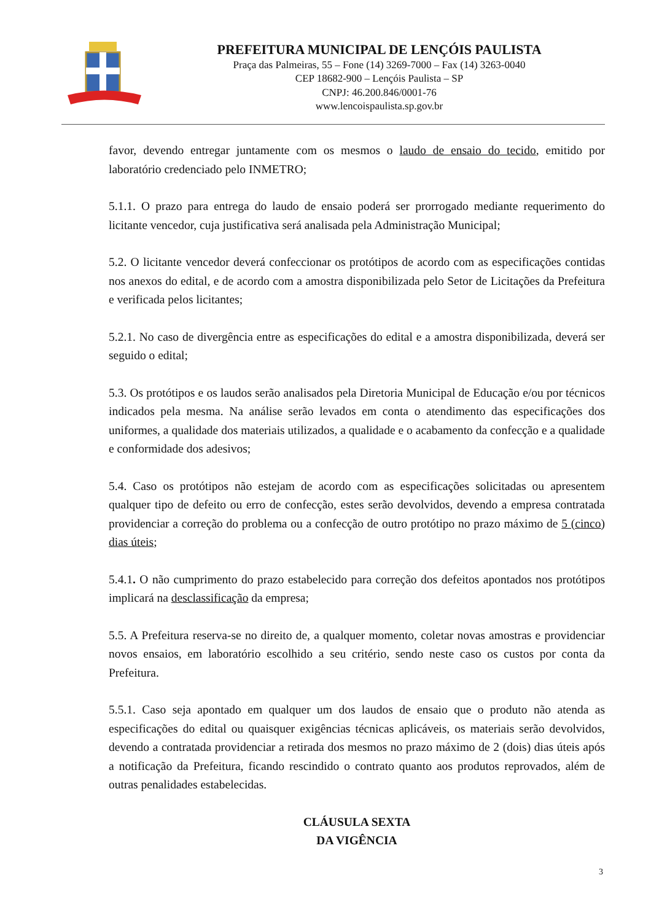PREFEITURA MUNICIPAL DE LENÇÓIS PAULISTA
Praça das Palmeiras, 55 – Fone (14) 3269-7000 – Fax (14) 3263-0040
CEP 18682-900 – Lençóis Paulista – SP
CNPJ: 46.200.846/0001-76
www.lencoispaulista.sp.gov.br
favor, devendo entregar juntamente com os mesmos o laudo de ensaio do tecido, emitido por laboratório credenciado pelo INMETRO;
5.1.1. O prazo para entrega do laudo de ensaio poderá ser prorrogado mediante requerimento do licitante vencedor, cuja justificativa será analisada pela Administração Municipal;
5.2. O licitante vencedor deverá confeccionar os protótipos de acordo com as especificações contidas nos anexos do edital, e de acordo com a amostra disponibilizada pelo Setor de Licitações da Prefeitura e verificada pelos licitantes;
5.2.1. No caso de divergência entre as especificações do edital e a amostra disponibilizada, deverá ser seguido o edital;
5.3. Os protótipos e os laudos serão analisados pela Diretoria Municipal de Educação e/ou por técnicos indicados pela mesma. Na análise serão levados em conta o atendimento das especificações dos uniformes, a qualidade dos materiais utilizados, a qualidade e o acabamento da confecção e a qualidade e conformidade dos adesivos;
5.4. Caso os protótipos não estejam de acordo com as especificações solicitadas ou apresentem qualquer tipo de defeito ou erro de confecção, estes serão devolvidos, devendo a empresa contratada providenciar a correção do problema ou a confecção de outro protótipo no prazo máximo de 5 (cinco) dias úteis;
5.4.1. O não cumprimento do prazo estabelecido para correção dos defeitos apontados nos protótipos implicará na desclassificação da empresa;
5.5. A Prefeitura reserva-se no direito de, a qualquer momento, coletar novas amostras e providenciar novos ensaios, em laboratório escolhido a seu critério, sendo neste caso os custos por conta da Prefeitura.
5.5.1. Caso seja apontado em qualquer um dos laudos de ensaio que o produto não atenda as especificações do edital ou quaisquer exigências técnicas aplicáveis, os materiais serão devolvidos, devendo a contratada providenciar a retirada dos mesmos no prazo máximo de 2 (dois) dias úteis após a notificação da Prefeitura, ficando rescindido o contrato quanto aos produtos reprovados, além de outras penalidades estabelecidas.
CLÁUSULA SEXTA
DA VIGÊNCIA
3